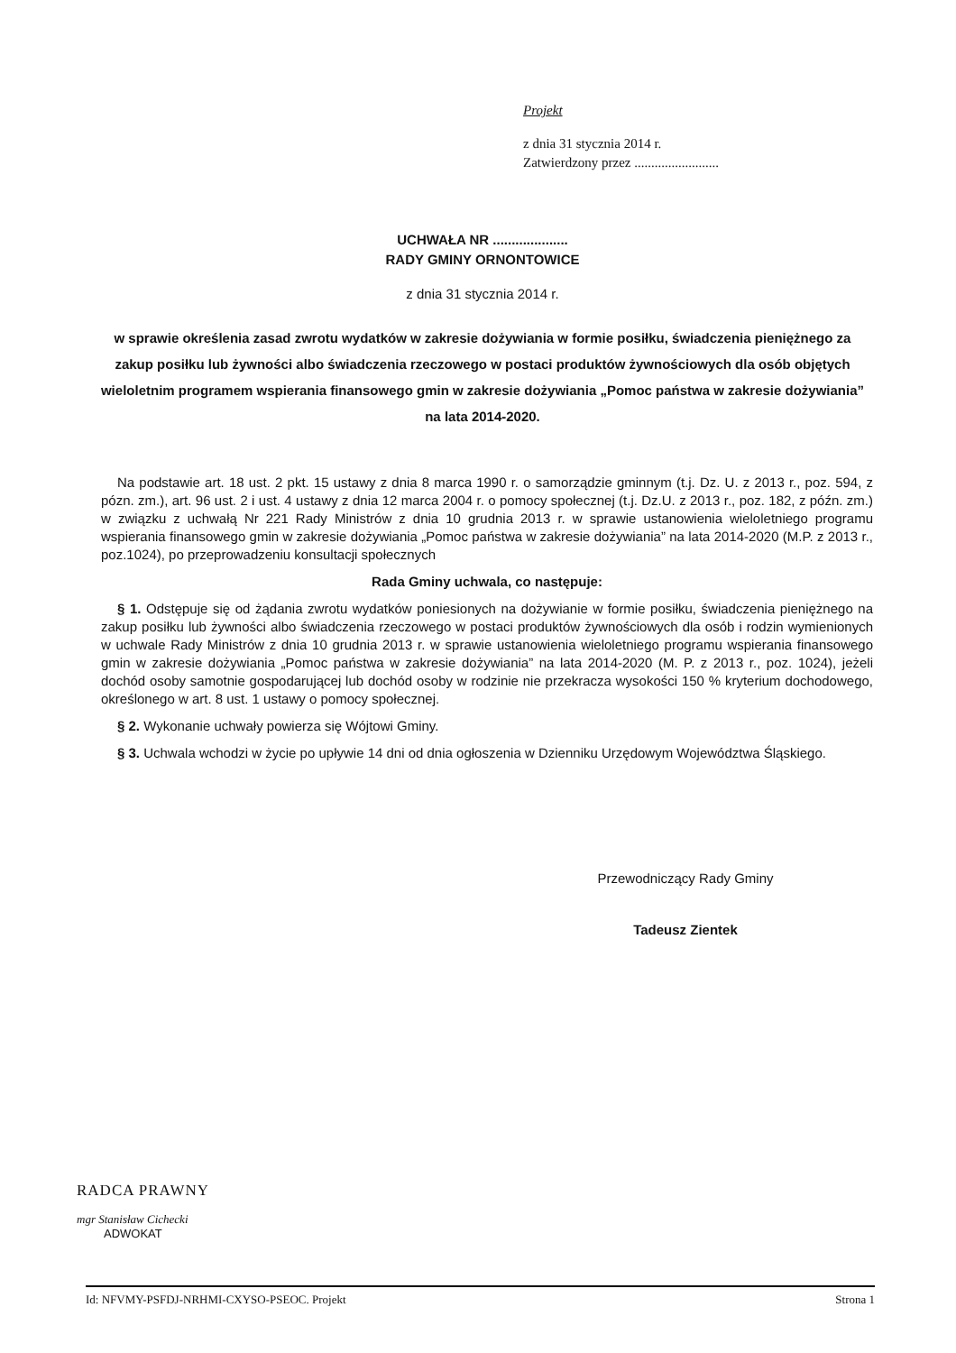Projekt
z dnia 31 stycznia 2014 r.
Zatwierdzony przez .........................
UCHWAŁA NR ....................
RADY GMINY ORNONTOWICE
z dnia 31 stycznia 2014 r.
w sprawie określenia zasad zwrotu wydatków w zakresie dożywiania w formie posiłku, świadczenia pieniężnego za zakup posiłku lub żywności albo świadczenia rzeczowego w postaci produktów żywnościowych dla osób objętych wieloletnim programem wspierania finansowego gmin w zakresie dożywiania „Pomoc państwa w zakresie dożywiania” na lata 2014-2020.
Na podstawie art. 18 ust. 2 pkt. 15 ustawy z dnia 8 marca 1990 r. o samorządzie gminnym (t.j. Dz. U. z 2013 r., poz. 594, z pózn. zm.), art. 96 ust. 2 i ust. 4 ustawy z dnia 12 marca 2004 r. o pomocy społecznej (t.j. Dz.U. z 2013 r., poz. 182, z późn. zm.) w związku z uchwałą Nr 221 Rady Ministrów z dnia 10 grudnia 2013 r. w sprawie ustanowienia wieloletniego programu wspierania finansowego gmin w zakresie dożywiania „Pomoc państwa w zakresie dożywiania” na lata 2014-2020 (M.P. z 2013 r., poz.1024), po przeprowadzeniu konsultacji społecznych
Rada Gminy uchwala, co następuje:
§ 1. Odstępuje się od żądania zwrotu wydatków poniesionych na dożywianie w formie posiłku, świadczenia pieniężnego na zakup posiłku lub żywności albo świadczenia rzeczowego w postaci produktów żywnościowych dla osób i rodzin wymienionych w uchwale Rady Ministrów z dnia 10 grudnia 2013 r. w sprawie ustanowienia wieloletniego programu wspierania finansowego gmin w zakresie dożywiania „Pomoc państwa w zakresie dożywiania” na lata 2014-2020 (M. P. z 2013 r., poz. 1024), jeżeli dochód osoby samotnie gospodarującej lub dochód osoby w rodzinie nie przekracza wysokości 150 % kryterium dochodowego, określonego w art. 8 ust. 1 ustawy o pomocy społecznej.
§ 2. Wykonanie uchwały powierza się Wójtowi Gminy.
§ 3. Uchwala wchodzi w życie po upływie 14 dni od dnia ogłoszenia w Dzienniku Urzędowym Województwa Śląskiego.
Przewodniczący Rady Gminy
Tadeusz Zientek
RADCA PRAWNY
mgr Stanisław Cichecki
ADWOKAT
Id: NFVMY-PSFDJ-NRHMI-CXYSO-PSEOC. Projekt Strona 1